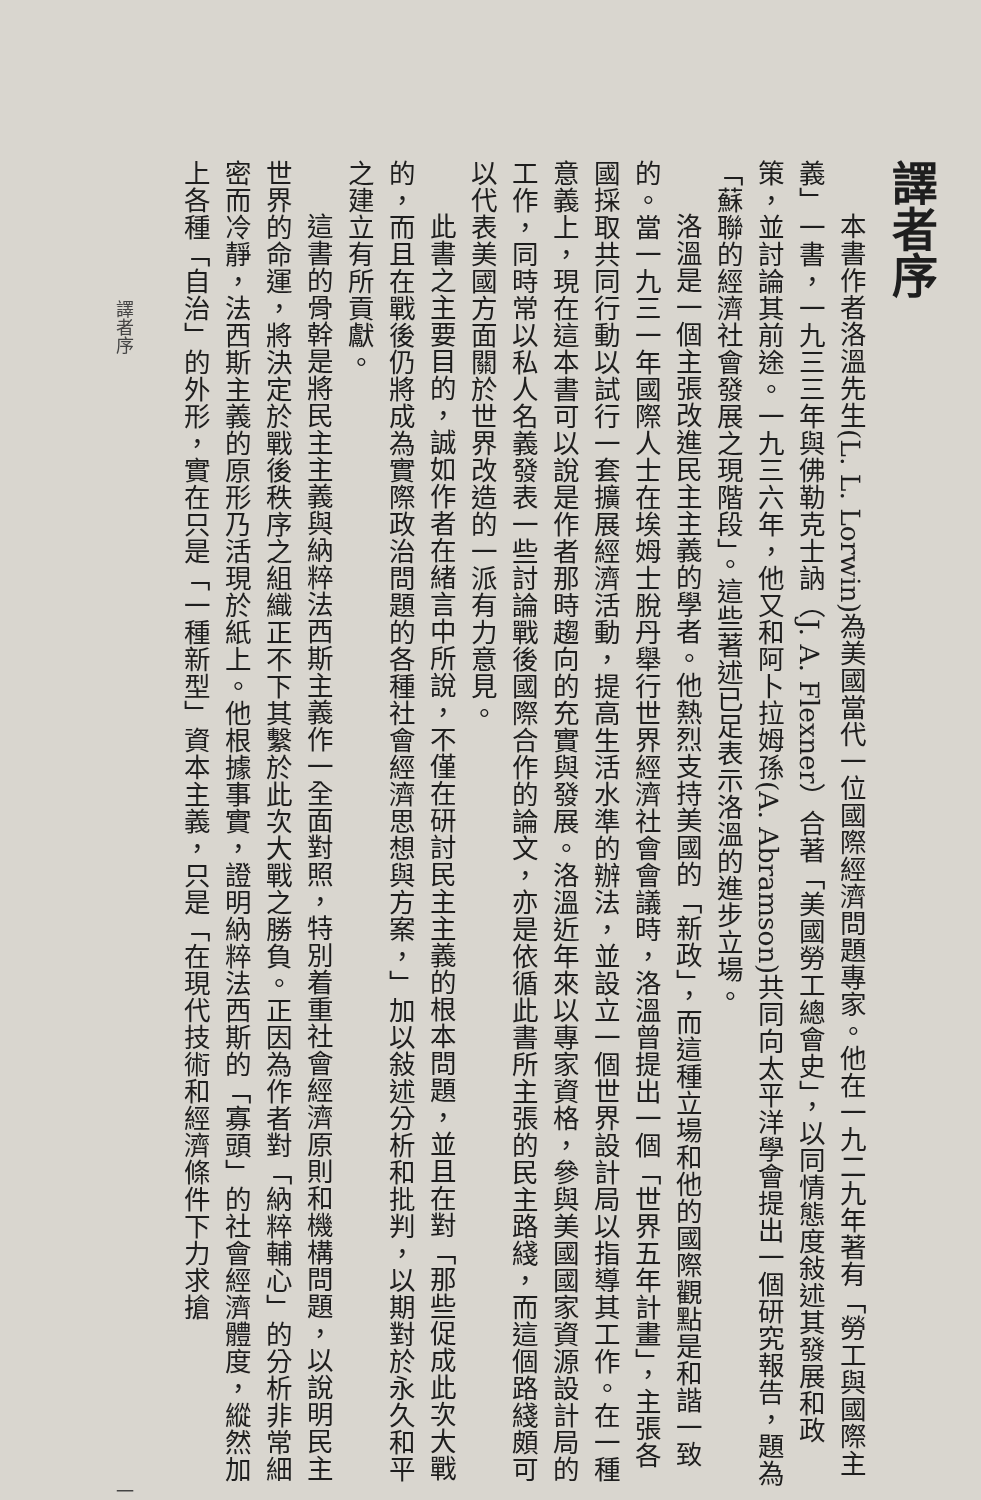譯者序
本書作者洛溫先生(L. L. Lorwin)為美國當代一位國際經濟問題專家。他在一九二九年著有「勞工與國際主義」一書，一九三三年與佛勒克士訥（J. A. Flexner）合著「美國勞工總會史」，以同情態度敍述其發展和政策，並討論其前途。一九三六年，他又和阿卜拉姆孫(A. Abramson)共同向太平洋學會提出一個研究報告，題為「蘇聯的經濟社會發展之現階段」。這些著述已足表示洛溫的進步立場。
洛溫是一個主張改進民主主義的學者。他熱烈支持美國的「新政」，而這種立場和他的國際觀點是和諧一致的。當一九三一年國際人士在埃姆士脫丹舉行世界經濟社會會議時，洛溫曾提出一個「世界五年計畫」，主張各國採取共同行動以試行一套擴展經濟活動，提高生活水準的辦法，並設立一個世界設計局以指導其工作。在一種意義上，現在這本書可以說是作者那時趨向的充實與發展。洛溫近年來以專家資格，參與美國國家資源設計局的工作，同時常以私人名義發表一些討論戰後國際合作的論文，亦是依循此書所主張的民主路綫，而這個路綫頗可以代表美國方面關於世界改造的一派有力意見。
此書之主要目的，誠如作者在緒言中所說，不僅在研討民主主義的根本問題，並且在對「那些促成此次大戰的，而且在戰後仍將成為實際政治問題的各種社會經濟思想與方案，」加以敍述分析和批判，以期對於永久和平之建立有所貢獻。
這書的骨幹是將民主主義與納粹法西斯主義作一全面對照，特別着重社會經濟原則和機構問題，以說明民主世界的命運，將決定於戰後秩序之組織正不下其繫於此次大戰之勝負。正因為作者對「納粹輔心」的分析非常細密而冷靜，法西斯主義的原形乃活現於紙上。他根據事實，證明納粹法西斯的「寡頭」的社會經濟體度，縱然加上各種「自治」的外形，實在只是「一種新型」資本主義，只是「在現代技術和經濟條件下力求搶
譯者序 一